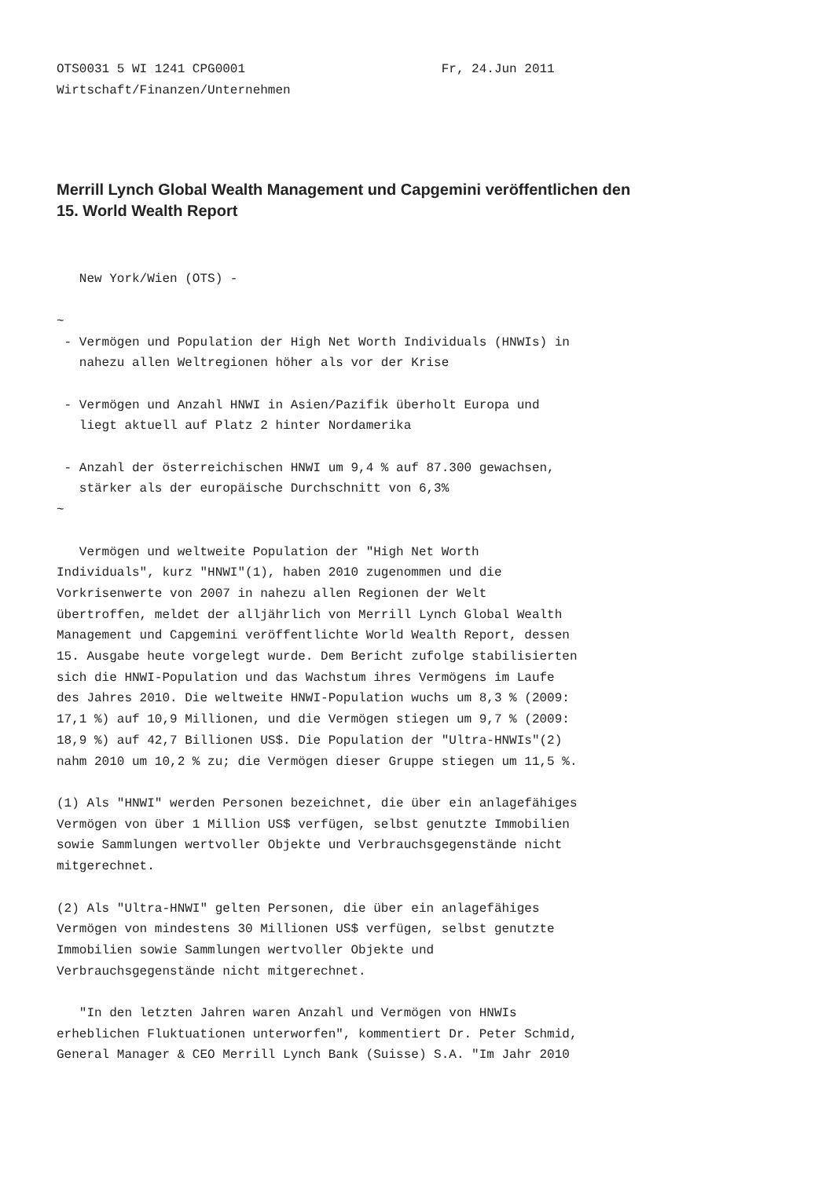OTS0031 5 WI 1241 CPG0001                          Fr, 24.Jun 2011
Wirtschaft/Finanzen/Unternehmen
Merrill Lynch Global Wealth Management und Capgemini veröffentlichen den
15. World Wealth Report
   New York/Wien (OTS) -

~
 - Vermögen und Population der High Net Worth Individuals (HNWIs) in
   nahezu allen Weltregionen höher als vor der Krise

 - Vermögen und Anzahl HNWI in Asien/Pazifik überholt Europa und
   liegt aktuell auf Platz 2 hinter Nordamerika

 - Anzahl der österreichischen HNWI um 9,4 % auf 87.300 gewachsen,
   stärker als der europäische Durchschnitt von 6,3%
~

   Vermögen und weltweite Population der "High Net Worth
Individuals", kurz "HNWI"(1), haben 2010 zugenommen und die
Vorkrisenwerte von 2007 in nahezu allen Regionen der Welt
übertroffen, meldet der alljährlich von Merrill Lynch Global Wealth
Management und Capgemini veröffentlichte World Wealth Report, dessen
15. Ausgabe heute vorgelegt wurde. Dem Bericht zufolge stabilisierten
sich die HNWI-Population und das Wachstum ihres Vermögens im Laufe
des Jahres 2010. Die weltweite HNWI-Population wuchs um 8,3 % (2009:
17,1 %) auf 10,9 Millionen, und die Vermögen stiegen um 9,7 % (2009:
18,9 %) auf 42,7 Billionen US$. Die Population der "Ultra-HNWIs"(2)
nahm 2010 um 10,2 % zu; die Vermögen dieser Gruppe stiegen um 11,5 %.

(1) Als "HNWI" werden Personen bezeichnet, die über ein anlagefähiges
Vermögen von über 1 Million US$ verfügen, selbst genutzte Immobilien
sowie Sammlungen wertvoller Objekte und Verbrauchsgegenstände nicht
mitgerechnet.

(2) Als "Ultra-HNWI" gelten Personen, die über ein anlagefähiges
Vermögen von mindestens 30 Millionen US$ verfügen, selbst genutzte
Immobilien sowie Sammlungen wertvoller Objekte und
Verbrauchsgegenstände nicht mitgerechnet.

   "In den letzten Jahren waren Anzahl und Vermögen von HNWIs
erheblichen Fluktuationen unterworfen", kommentiert Dr. Peter Schmid,
General Manager & CEO Merrill Lynch Bank (Suisse) S.A. "Im Jahr 2010